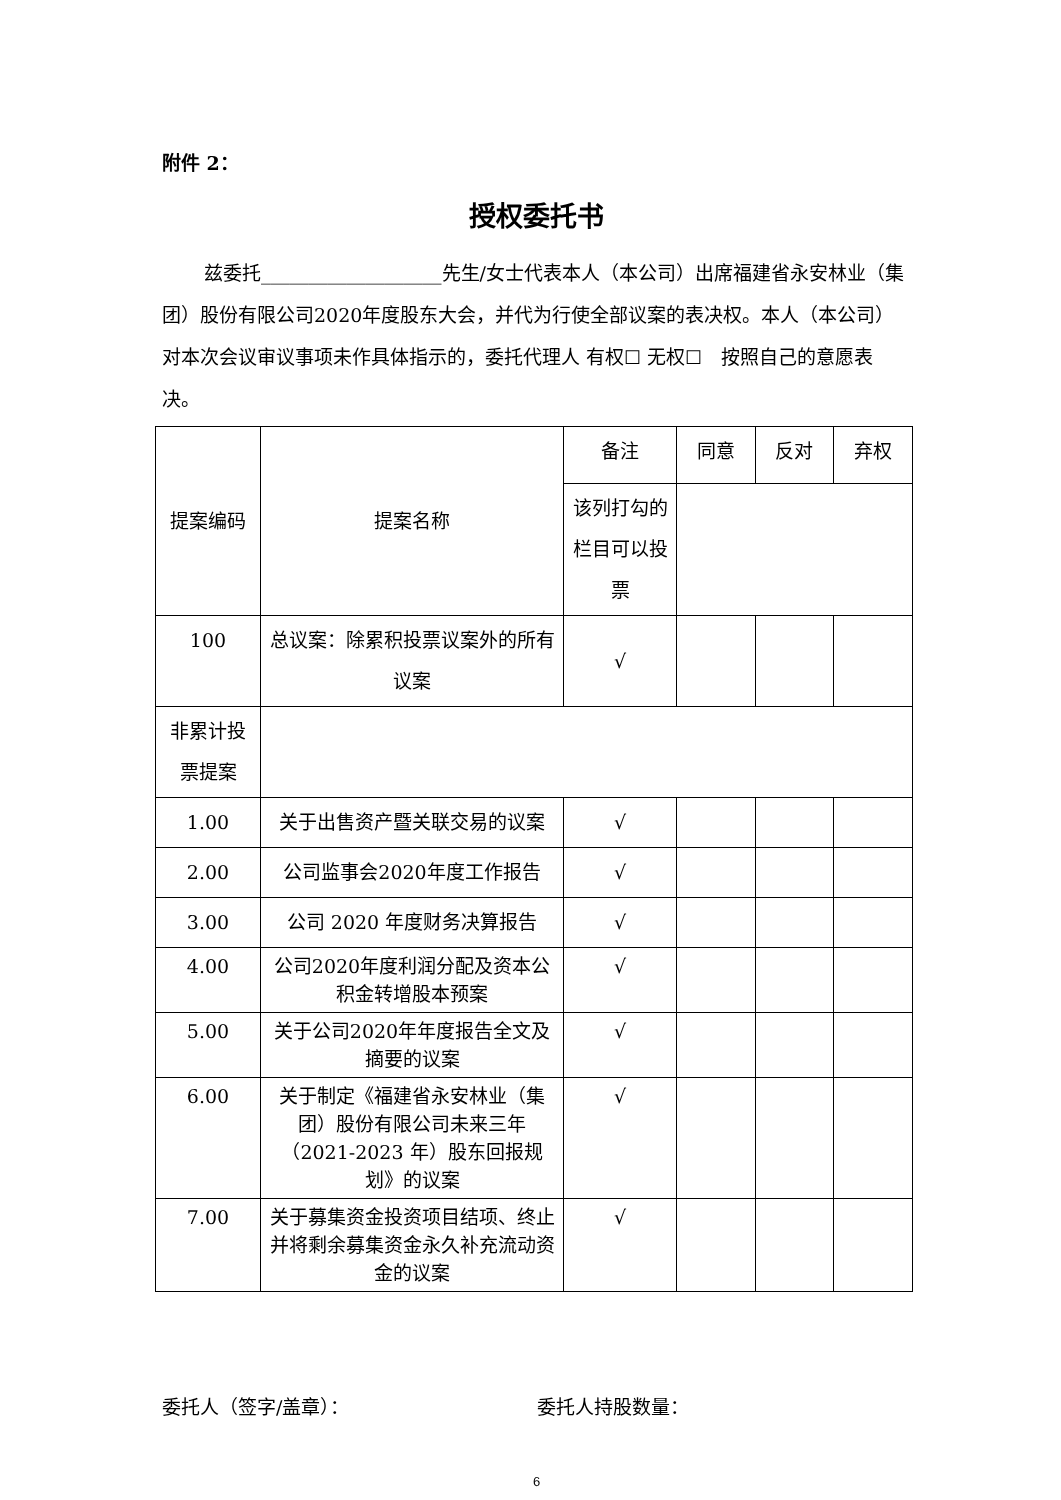附件 2：
授权委托书
兹委托___________________先生/女士代表本人（本公司）出席福建省永安林业（集团）股份有限公司2020年度股东大会，并代为行使全部议案的表决权。本人（本公司）对本次会议审议事项未作具体指示的，委托代理人 有权☐ 无权☐　按照自己的意愿表决。
| 提案编码 | 提案名称 | 备注 | 同意 | 反对 | 弃权 |
| | | 该列打勾的栏目可以投票 | | | |
| 100 | 总议案：除累积投票议案外的所有议案 | √ | | | |
| 非累计投票提案 | | | | | |
| 1.00 | 关于出售资产暨关联交易的议案 | √ | | | |
| 2.00 | 公司监事会2020年度工作报告 | √ | | | |
| 3.00 | 公司 2020 年度财务决算报告 | √ | | | |
| 4.00 | 公司2020年度利润分配及资本公积金转增股本预案 | √ | | | |
| 5.00 | 关于公司2020年年度报告全文及摘要的议案 | √ | | | |
| 6.00 | 关于制定《福建省永安林业（集团）股份有限公司未来三年（2021-2023 年）股东回报规划》的议案 | √ | | | |
| 7.00 | 关于募集资金投资项目结项、终止并将剩余募集资金永久补充流动资金的议案 | √ | | | |
委托人（签字/盖章）： 委托人持股数量：
6